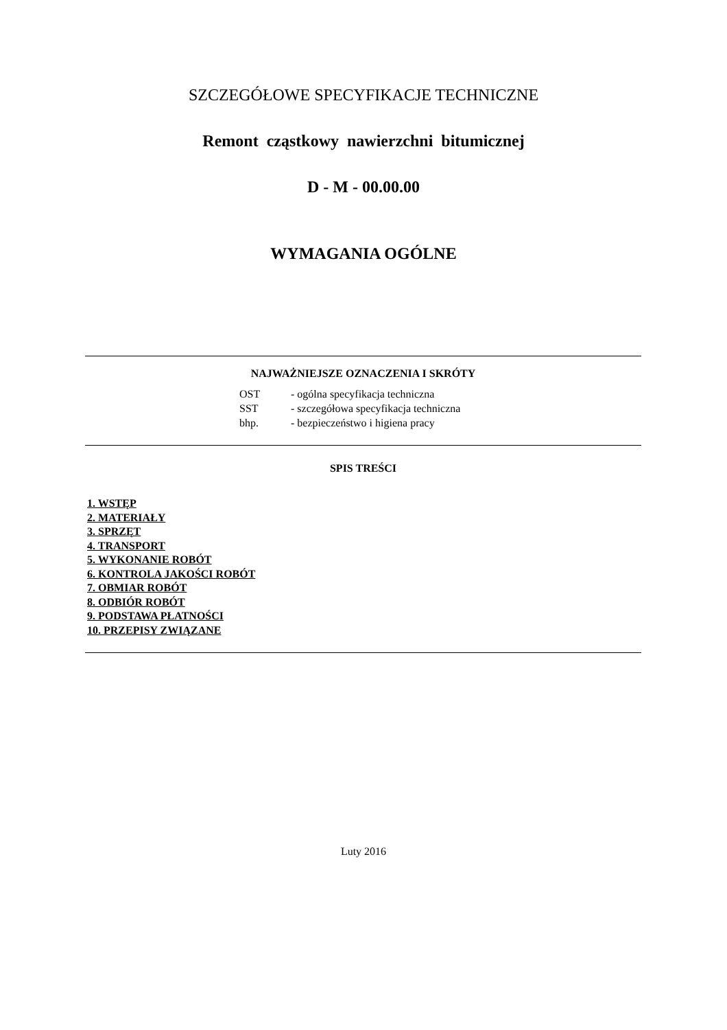SZCZEGÓŁOWE SPECYFIKACJE TECHNICZNE
Remont cząstkowy nawierzchni bitumicznej
D - M - 00.00.00
WYMAGANIA OGÓLNE
NAJWAŻNIEJSZE OZNACZENIA I SKRÓTY
| OST | - ogólna specyfikacja techniczna |
| SST | - szczegółowa specyfikacja techniczna |
| bhp. | - bezpieczeństwo i higiena pracy |
SPIS TREŚCI
1. WSTĘP
2. MATERIAŁY
3. SPRZĘT
4. TRANSPORT
5. WYKONANIE ROBÓT
6. KONTROLA JAKOŚCI ROBÓT
7. OBMIAR ROBÓT
8. ODBIÓR ROBÓT
9. PODSTAWA PŁATNOŚCI
10. PRZEPISY ZWIĄZANE
Luty 2016